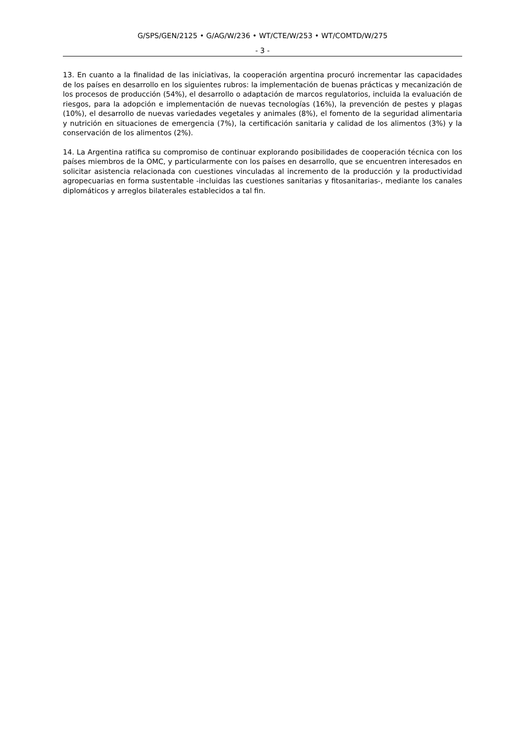G/SPS/GEN/2125 • G/AG/W/236 • WT/CTE/W/253 • WT/COMTD/W/275
- 3 -
13. En cuanto a la finalidad de las iniciativas, la cooperación argentina procuró incrementar las capacidades de los países en desarrollo en los siguientes rubros: la implementación de buenas prácticas y mecanización de los procesos de producción (54%), el desarrollo o adaptación de marcos regulatorios, incluida la evaluación de riesgos, para la adopción e implementación de nuevas tecnologías (16%), la prevención de pestes y plagas (10%), el desarrollo de nuevas variedades vegetales y animales (8%), el fomento de la seguridad alimentaria y nutrición en situaciones de emergencia (7%), la certificación sanitaria y calidad de los alimentos (3%) y la conservación de los alimentos (2%).
14. La Argentina ratifica su compromiso de continuar explorando posibilidades de cooperación técnica con los países miembros de la OMC, y particularmente con los países en desarrollo, que se encuentren interesados en solicitar asistencia relacionada con cuestiones vinculadas al incremento de la producción y la productividad agropecuarias en forma sustentable -incluidas las cuestiones sanitarias y fitosanitarias-, mediante los canales diplomáticos y arreglos bilaterales establecidos a tal fin.